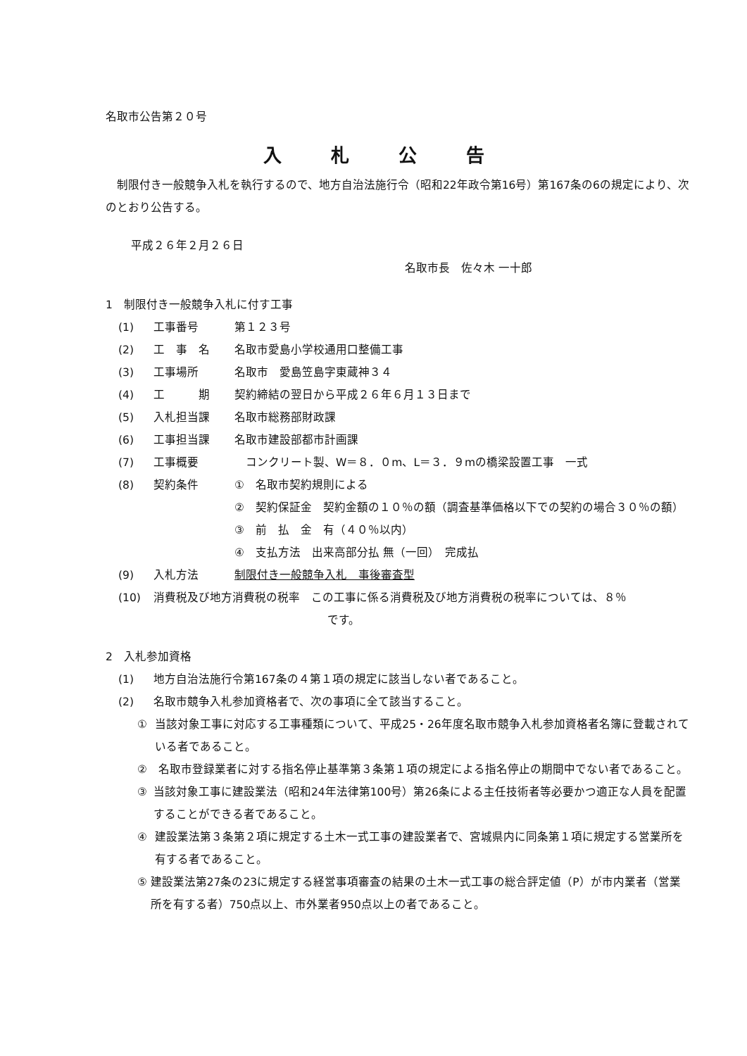名取市公告第２０号
入札公告
　制限付き一般競争入札を執行するので、地方自治法施行令（昭和22年政令第16号）第167条の6の規定により、次のとおり公告する。
平成２６年２月２６日
名取市長　佐々木 一十郎
1　制限付き一般競争入札に付す工事
(1) 工事番号 第１２３号
(2) 工　事　名 名取市愛島小学校通用口整備工事
(3) 工事場所 名取市　愛島笠島字東蔵神３４
(4) 工　　　期 契約締結の翌日から平成２６年６月１３日まで
(5) 入札担当課 名取市総務部財政課
(6) 工事担当課 名取市建設部都市計画課
(7) 工事概要　コンクリート製、W＝８．０m、L＝３．９mの橋梁設置工事　一式
(8) 契約条件 ①　名取市契約規則による
②　契約保証金　契約金額の１０％の額（調査基準価格以下での契約の場合３０％の額）
③　前　払　金　有（４０％以内）
④　支払方法　出来高部分払 無（一回）　完成払
(9) 入札方法 制限付き一般競争入札　事後審査型
(10) 消費税及び地方消費税の税率　この工事に係る消費税及び地方消費税の税率については、８％
です。
2　入札参加資格
(1) 地方自治法施行令第167条の４第１項の規定に該当しない者であること。
(2) 名取市競争入札参加資格者で、次の事項に全て該当すること。
① 当該対象工事に対応する工事種類について、平成25・26年度名取市競争入札参加資格者名簿に登載されている者であること。
② 名取市登録業者に対する指名停止基準第３条第１項の規定による指名停止の期間中でない者であること。
③ 当該対象工事に建設業法（昭和24年法律第100号）第26条による主任技術者等必要かつ適正な人員を配置することができる者であること。
④ 建設業法第３条第２項に規定する土木一式工事の建設業者で、宮城県内に同条第１項に規定する営業所を有する者であること。
⑤ 建設業法第27条の23に規定する経営事項審査の結果の土木一式工事の総合評定値（P）が市内業者（営業所を有する者）750点以上、市外業者950点以上の者であること。